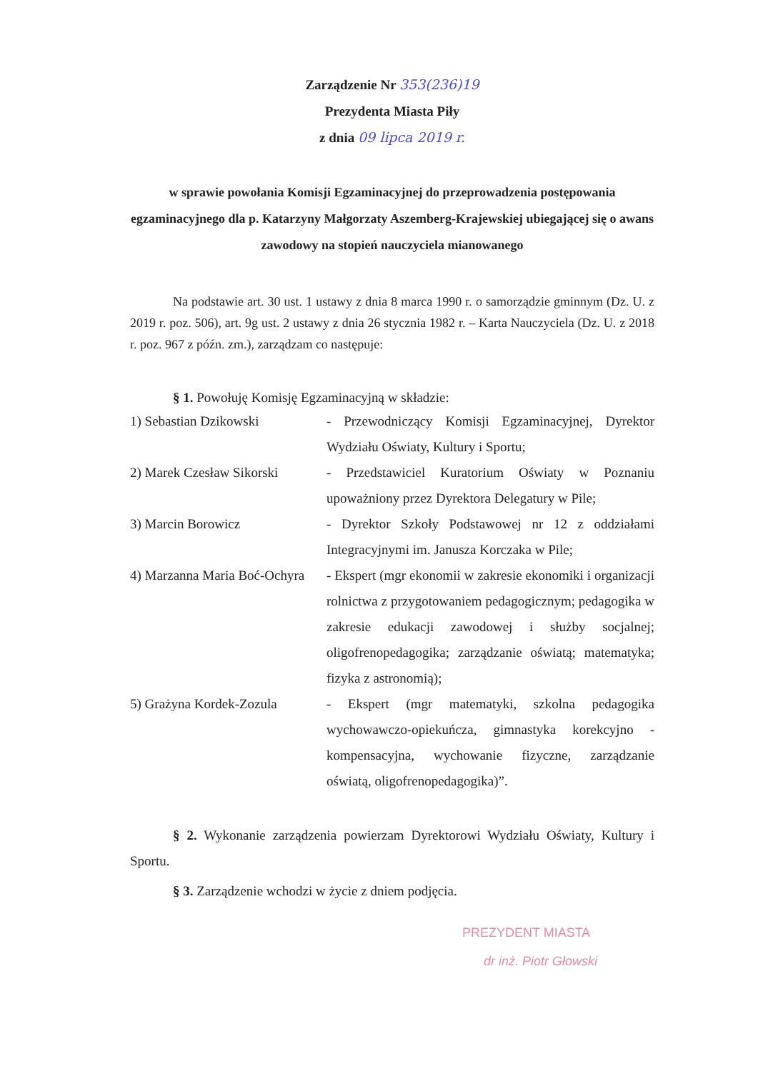Zarządzenie Nr 353(236)19
Prezydenta Miasta Piły
z dnia 09 lipca 2019 r.
w sprawie powołania Komisji Egzaminacyjnej do przeprowadzenia postępowania egzaminacyjnego dla p. Katarzyny Małgorzaty Aszemberg-Krajewskiej ubiegającej się o awans zawodowy na stopień nauczyciela mianowanego
Na podstawie art. 30 ust. 1 ustawy z dnia 8 marca 1990 r. o samorządzie gminnym (Dz. U. z 2019 r. poz. 506), art. 9g ust. 2 ustawy z dnia 26 stycznia 1982 r. – Karta Nauczyciela (Dz. U. z 2018 r. poz. 967 z późn. zm.), zarządzam co następuje:
§ 1. Powołuję Komisję Egzaminacyjną w składzie:
1) Sebastian Dzikowski
- Przewodniczący Komisji Egzaminacyjnej, Dyrektor Wydziału Oświaty, Kultury i Sportu;
2) Marek Czesław Sikorski
- Przedstawiciel Kuratorium Oświaty w Poznaniu upoważniony przez Dyrektora Delegatury w Pile;
3) Marcin Borowicz
- Dyrektor Szkoły Podstawowej nr 12 z oddziałami Integracyjnymi im. Janusza Korczaka w Pile;
4) Marzanna Maria Boć-Ochyra
- Ekspert (mgr ekonomii w zakresie ekonomiki i organizacji rolnictwa z przygotowaniem pedagogicznym; pedagogika w zakresie edukacji zawodowej i służby socjalnej; oligofrenopedagogika; zarządzanie oświatą; matematyka; fizyka z astronomią);
5) Grażyna Kordek-Zozula
- Ekspert (mgr matematyki, szkolna pedagogika wychowawczo-opiekuńcza, gimnastyka korekcyjno - kompensacyjna, wychowanie fizyczne, zarządzanie oświatą, oligofrenopedagogika)”.
§ 2. Wykonanie zarządzenia powierzam Dyrektorowi Wydziału Oświaty, Kultury i Sportu.
§ 3. Zarządzenie wchodzi w życie z dniem podjęcia.
PREZYDENT MIASTA
dr inż. Piotr Głowski